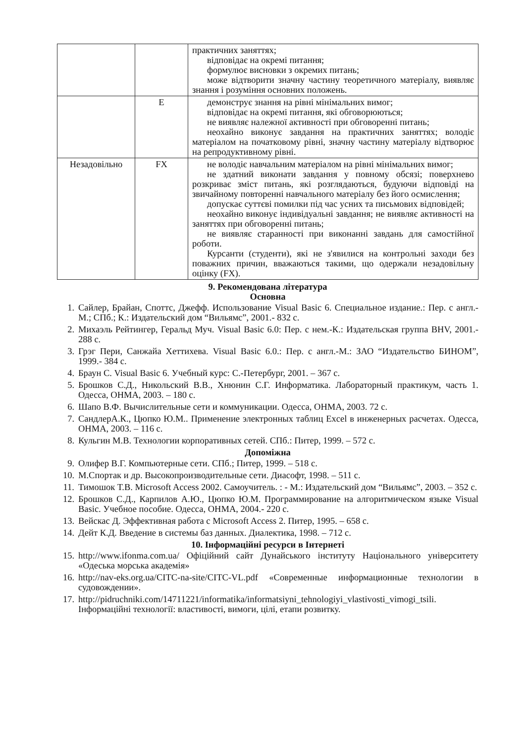| | | практичних заняттях; відповідає на окремі питання; формулює висновки з окремих питань; може відтворити значну частину теоретичного матеріалу, виявляє знання і розуміння основних положень. |
| | E | демонструє знання на рівні мінімальних вимог; відповідає на окремі питання, які обговорюються; не виявляє належної активності при обговоренні питань; неохайно виконує завдання на практичних заняттях; володіє матеріалом на початковому рівні, значну частину матеріалу відтворює на репродуктивному рівні. |
| Незадовільно | FX | не володіє навчальним матеріалом на рівні мінімальних вимог; не здатний виконати завдання у повному обсязі; поверхнево розкриває зміст питань, які розглядаються, будуючи відповіді на звичайному повторенні навчального матеріалу без його осмислення; допускає суттєві помилки під час усних та письмових відповідей; неохайно виконує індивідуальні завдання; не виявляє активності на заняттях при обговоренні питань; не виявляє старанності при виконанні завдань для самостійної роботи. Курсанти (студенти), які не з'явилися на контрольні заходи без поважних причин, вважаються такими, що одержали незадовільну оцінку (FX). |
9. Рекомендована література
Основна
1. Сайлер, Брайан, Споттс, Джефф. Использование Visual Basic 6. Специальное издание.: Пер. с англ.-М.; СПб.; К.: Издательский дом “Вильямс”, 2001.- 832 с.
2. Михаэль Рейтингер, Геральд Муч. Visual Basic 6.0: Пер. с нем.-К.: Издательская группа BHV, 2001.- 288 с.
3. Грэг Пери, Санжайа Хеттихева. Visual Basic 6.0.: Пер. с англ.-М.: ЗАО “Издательство БИНОМ”, 1999.- 384 с.
4. Браун С. Visual Basic 6. Учебный курс: С.-Петербург, 2001. – 367 с.
5. Брошков С.Д., Никольский В.В., Хнюнин С.Г. Информатика. Лабораторный практикум, часть 1. Одесса, ОНМА, 2003. – 180 с.
6. Шапо В.Ф. Вычислительные сети и коммуникации. Одесса, ОНМА, 2003. 72 с.
7. СандлерА.К., Цюпко Ю.М.. Применение электронных таблиц Excel в инженерных расчетах. Одесса, ОНМА, 2003. – 116 с.
8. Кульгин М.В. Технологии корпоративных сетей. СПб.: Питер, 1999. – 572 с.
Допоміжна
9. Олифер В.Г. Компьютерные сети. СПб.; Питер, 1999. – 518 с.
10. М.Спортак и др. Высокопроизводительные сети. Диасофт, 1998. – 511 с.
11. Тимошок Т.В. Microsoft Access 2002. Самоучитель. : - М.: Издательский дом “Вильямс”, 2003. – 352 с.
12. Брошков С.Д., Карпилов А.Ю., Цюпко Ю.М. Программирование на алгоритмическом языке Visual Basic. Учебное пособие. Одесса, ОНМА, 2004.- 220 с.
13. Вейскас Д. Эффективная работа с Microsoft Access 2. Питер, 1995. – 658 с.
14. Дейт К.Д. Введение в системы баз данных. Диалектика, 1998. – 712 с.
10. Інформаційні ресурси в Інтернеті
15. http://www.ifonma.com.ua/ Офіційний сайт Дунайського інституту Національного університету «Одеська морська академія»
16. http://nav-eks.org.ua/CITC-na-site/CITC-VL.pdf «Современные информационные технологии в судовождении».
17. http://pidruchniki.com/14711221/informatika/informatsiyni_tehnologiyi_vlastivosti_vimogi_tsili. Інформаційні технології: властивості, вимоги, цілі, етапи розвитку.